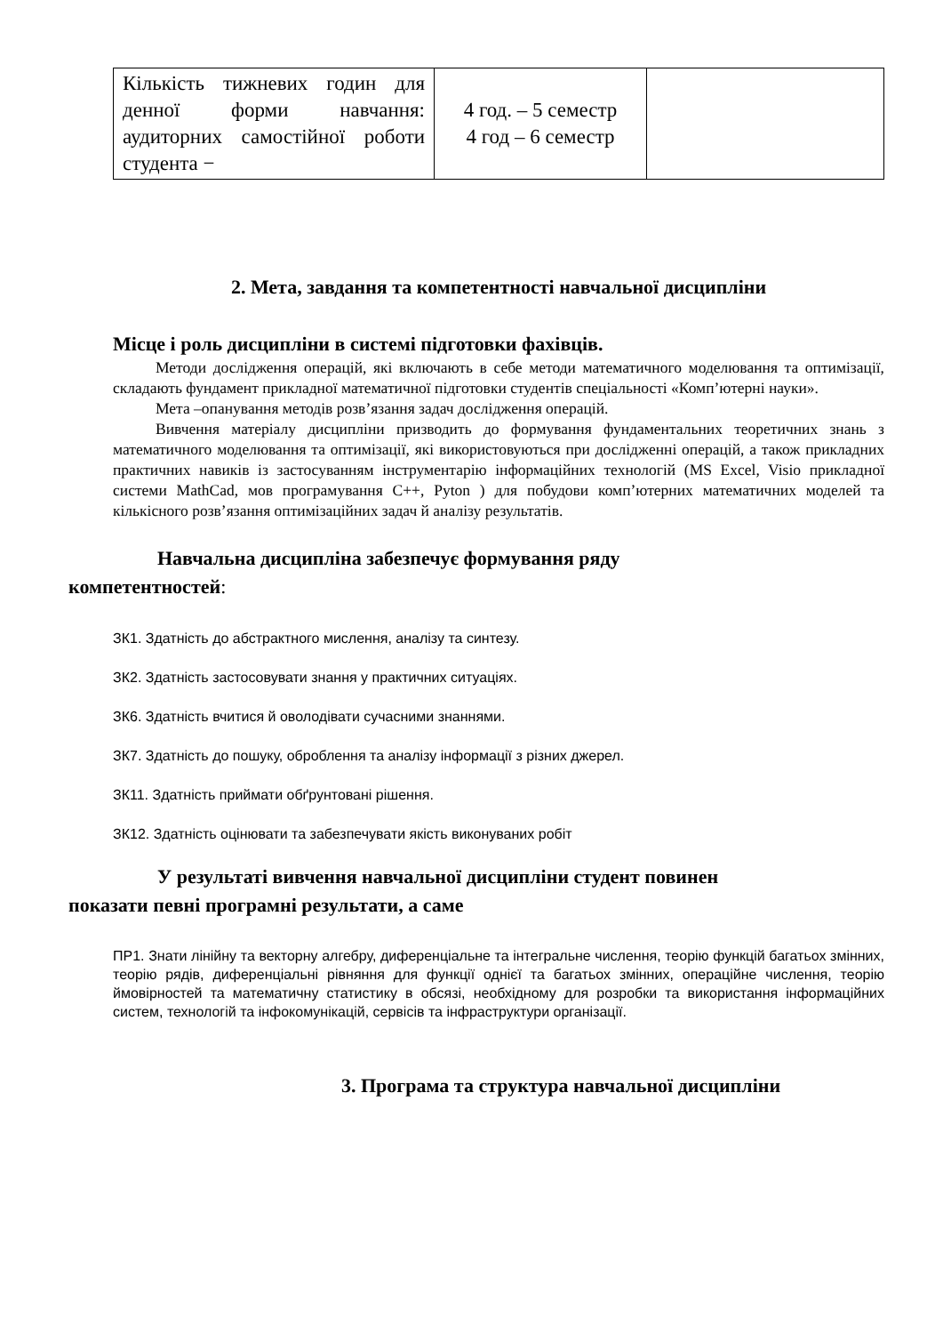| Кількість тижневих годин для денної форми навчання: аудиторних самостійної роботи студента − | 4 год. – 5 семестр 4 год – 6 семестр | |
2. Мета, завдання та компетентності навчальної дисципліни
Місце і роль дисципліни в системі підготовки фахівців.
Методи дослідження операцій, які включають в себе методи математичного моделювання та оптимізації, складають фундамент прикладної математичної підготовки студентів спеціальності «Комп’ютерні науки».
Мета –опанування методів розв’язання задач дослідження операцій.
Вивчення матеріалу дисципліни призводить до формування фундаментальних теоретичних знань з математичного моделювання та оптимізації, які використовуються при дослідженні операцій, а також прикладних практичних навиків із застосуванням інструментарію інформаційних технологій (MS Excel, Visio прикладної системи MathCad, мов програмування C++, Pyton ) для побудови комп’ютерних математичних моделей та кількісного розв’язання оптимізаційних задач й аналізу результатів.
Навчальна дисципліна забезпечує формування ряду
компетентностей:
ЗК1. Здатність до абстрактного мислення, аналізу та синтезу.
ЗК2. Здатність застосовувати знання у практичних ситуаціях.
ЗК6. Здатність вчитися й оволодівати сучасними знаннями.
ЗК7. Здатність до пошуку, оброблення та аналізу інформації з різних джерел.
ЗК11. Здатність приймати обґрунтовані рішення.
ЗК12. Здатність оцінювати та забезпечувати якість виконуваних робіт
У результаті вивчення навчальної дисципліни студент повинен
показати певні програмні результати, а саме
ПР1. Знати лінійну та векторну алгебру, диференціальне та інтегральне числення, теорію функцій багатьох змінних, теорію рядів, диференціальні рівняння для функції однієї та багатьох змінних, операційне числення, теорію ймовірностей та математичну статистику в обсязі, необхідному для розробки та використання інформаційних систем, технологій та інфокомунікацій, сервісів та інфраструктури організації.
3. Програма та структура навчальної дисципліни